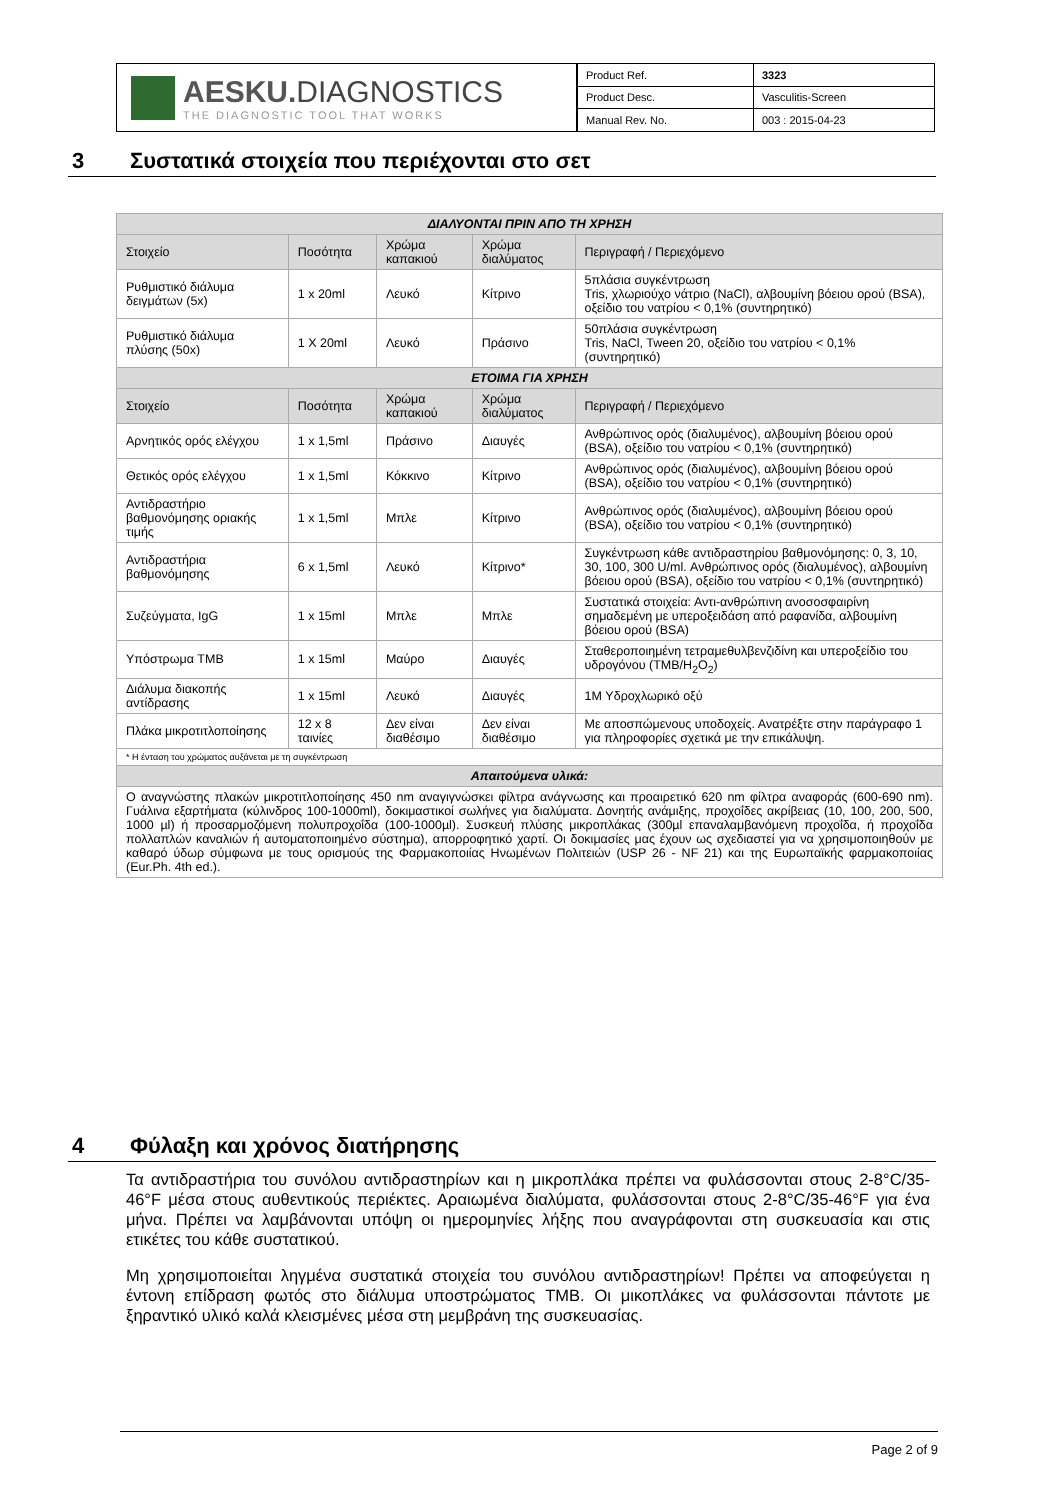AESKU. DIAGNOSTICS
THE DIAGNOSTIC TOOL THAT WORKS
| Product Ref. | 3323 |
| Product Desc. | Vasculitis-Screen |
| Manual Rev. No. | 003 : 2015-04-23 |
3 Συστατικά στοιχεία που περιέχονται στο σετ
| ΔΙΑΛΥΟΝΤΑΙ ΠΡΙΝ ΑΠΟ ΤΗ ΧΡΗΣΗ | | | | |
| Στοιχείο | Ποσότητα | Χρώμα καπακιού | Χρώμα διαλύματος | Περιγραφή / Περιεχόμενο |
| Ρυθμιστικό διάλυμα δειγμάτων (5x) | 1 x 20ml | Λευκό | Κίτρινο | 5πλάσια συγκέντρωση Tris, χλωριούχο νάτριο (NaCl), αλβουμίνη βόειου ορού (BSA), οξείδιο του νατρίου < 0,1% (συντηρητικό) |
| Ρυθμιστικό διάλυμα πλύσης (50x) | 1 X 20ml | Λευκό | Πράσινο | 50πλάσια συγκέντρωση Tris, NaCl, Tween 20, οξείδιο του νατρίου < 0,1% (συντηρητικό) |
| ΕΤΟΙΜΑ ΓΙΑ ΧΡΗΣΗ | | | | |
| Στοιχείο | Ποσότητα | Χρώμα καπακιού | Χρώμα διαλύματος | Περιγραφή / Περιεχόμενο |
| Αρνητικός ορός ελέγχου | 1 x 1,5ml | Πράσινο | Διαυγές | Ανθρώπινος ορός (διαλυμένος), αλβουμίνη βόειου ορού (BSA), οξείδιο του νατρίου < 0,1% (συντηρητικό) |
| Θετικός ορός ελέγχου | 1 x 1,5ml | Κόκκινο | Κίτρινο | Ανθρώπινος ορός (διαλυμένος), αλβουμίνη βόειου ορού (BSA), οξείδιο του νατρίου < 0,1% (συντηρητικό) |
| Αντιδραστήριο βαθμονόμησης οριακής τιμής | 1 x 1,5ml | Μπλε | Κίτρινο | Ανθρώπινος ορός (διαλυμένος), αλβουμίνη βόειου ορού (BSA), οξείδιο του νατρίου < 0,1% (συντηρητικό) |
| Αντιδραστήρια βαθμονόμησης | 6 x 1,5ml | Λευκό | Κίτρινο* | Συγκέντρωση κάθε αντιδραστηρίου βαθμονόμησης: 0, 3, 10, 30, 100, 300 U/ml. Ανθρώπινος ορός (διαλυμένος), αλβουμίνη βόειου ορού (BSA), οξείδιο του νατρίου < 0,1% (συντηρητικό) |
| Συζεύγματα, IgG | 1 x 15ml | Μπλε | Μπλε | Συστατικά στοιχεία: Αντι-ανθρώπινη ανοσοσφαιρίνη σημαδεμένη με υπεροξειδάση από ραφανίδα, αλβουμίνη βόειου ορού (BSA) |
| Υπόστρωμα TMB | 1 x 15ml | Μαύρο | Διαυγές | Σταθεροποιημένη τετραμεθυλβενζιδίνη και υπεροξείδιο του υδρογόνου (TMB/H<sub>2</sub>O<sub>2</sub>) |
| Διάλυμα διακοπής αντίδρασης | 1 x 15ml | Λευκό | Διαυγές | 1M Υδροχλωρικό οξύ |
| Πλάκα μικροτιτλοποίησης | 12 x 8 ταινίες | Δεν είναι διαθέσιμο | Δεν είναι διαθέσιμο | Με αποσπώμενους υποδοχείς. Ανατρέξτε στην παράγραφο 1 για πληροφορίες σχετικά με την επικάλυψη. |
| * Η ένταση του χρώματος αυξάνεται με τη συγκέντρωση | | | | |
| Απαιτούμενα υλικά: | | | | |
| Ο αναγνώστης πλακών μικροτιτλοποίησης 450 nm αναγιγνώσκει φίλτρα ανάγνωσης και προαιρετικό 620 nm φίλτρα αναφοράς (600-690 nm). Γυάλινα εξαρτήματα (κύλινδρος 100-1000ml), δοκιμαστικοί σωλήνες για διαλύματα. Δονητής ανάμιξης, προχοΐδες ακρίβειας (10, 100, 200, 500, 1000 µl) ή προσαρμοζόμενη πολυπροχοΐδα (100-1000µl). Συσκευή πλύσης μικροπλάκας (300µl επαναλαμβανόμενη προχοΐδα, ή προχοΐδα πολλαπλών καναλιών ή αυτοματοποιημένο σύστημα), απορροφητικό χαρτί. Οι δοκιμασίες μας έχουν ως σχεδιαστεί για να χρησιμοποιηθούν με καθαρό ύδωρ σύμφωνα με τους ορισμούς της Φαρμακοποιίας Ηνωμένων Πολιτειών (USP 26 - NF 21) και της Ευρωπαϊκής φαρμακοποιίας (Eur.Ph. 4th ed.). | | | | |
4 Φύλαξη και χρόνος διατήρησης
Τα αντιδραστήρια του συνόλου αντιδραστηρίων και η μικροπλάκα πρέπει να φυλάσσονται στους 2-8°C/35-46°F μέσα στους αυθεντικούς περιέκτες. Αραιωμένα διαλύματα, φυλάσσονται στους 2-8°C/35-46°F για ένα μήνα. Πρέπει να λαμβάνονται υπόψη οι ημερομηνίες λήξης που αναγράφονται στη συσκευασία και στις ετικέτες του κάθε συστατικού.
Μη χρησιμοποιείται ληγμένα συστατικά στοιχεία του συνόλου αντιδραστηρίων! Πρέπει να αποφεύγεται η έντονη επίδραση φωτός στο διάλυμα υποστρώματος TMB. Οι μικοπλάκες να φυλάσσονται πάντοτε με ξηραντικό υλικό καλά κλεισμένες μέσα στη μεμβράνη της συσκευασίας.
Page 2 of 9